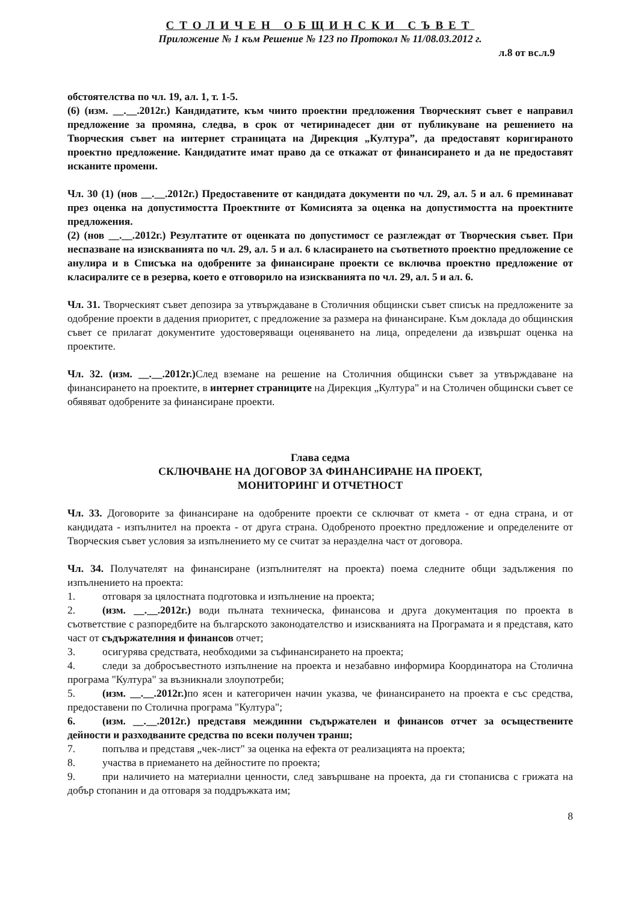СТОЛИЧЕН ОБЩИНСКИ СЪВЕТ
Приложение № 1 към Решение № 123 по Протокол № 11/08.03.2012 г.
л.8 от вс.л.9
обстоятелства по чл. 19, ал. 1, т. 1-5.
(6) (изм. __.__.2012г.) Кандидатите, към чиито проектни предложения Творческият съвет е направил предложение за промяна, следва, в срок от четиринадесет дни от публикуване на решението на Творческия съвет на интернет страницата на Дирекция „Култура”, да предоставят коригираното проектно предложение. Кандидатите имат право да се откажат от финансирането и да не предоставят исканите промени.
Чл. 30 (1) (нов __.__.2012г.) Предоставените от кандидата документи по чл. 29, ал. 5 и ал. 6 преминават през оценка на допустимостта Проектните от Комисията за оценка на допустимостта на проектните предложения.
(2) (нов __.__.2012г.) Резултатите от оценката по допустимост се разглеждат от Творческия съвет. При неспазване на изискванията по чл. 29, ал. 5 и ал. 6 класирането на съответното проектно предложение се анулира и в Списъка на одобрените за финансиране проекти се включва проектно предложение от класиралите се в резерва, което е отговорило на изискванията по чл. 29, ал. 5 и ал. 6.
Чл. 31. Творческият съвет депозира за утвърждаване в Столичния общински съвет списък на предложените за одобрение проекти в дадения приоритет, с предложение за размера на финансиране. Към доклада до общинския съвет се прилагат документите удостоверяващи оценяването на лица, определени да извършат оценка на проектите.
Чл. 32. (изм. __.__.2012г.) След вземане на решение на Столичния общински съвет за утвърждаване на финансирането на проектите, в интернет страниците на Дирекция „Култура" и на Столичен общински съвет се обявяват одобрените за финансиране проекти.
Глава седма
СКЛЮЧВАНЕ НА ДОГОВОР ЗА ФИНАНСИРАНЕ НА ПРОЕКТ,
МОНИТОРИНГ И ОТЧЕТНОСТ
Чл. 33. Договорите за финансиране на одобрените проекти се сключват от кмета - от една страна, и от кандидата - изпълнител на проекта - от друга страна. Одобреното проектно предложение и определените от Творческия съвет условия за изпълнението му се считат за неразделна част от договора.
Чл. 34. Получателят на финансиране (изпълнителят на проекта) поема следните общи задължения по изпълнението на проекта:
1. отговаря за цялостната подготовка и изпълнение на проекта;
2. (изм. __.__.2012г.) води пълната техническа, финансова и друга документация по проекта в съответствие с разпоредбите на българското законодателство и изискванията на Програмата и я представя, като част от съдържателния и финансов отчет;
3. осигурява средствата, необходими за съфинансирането на проекта;
4. следи за добросъвестното изпълнение на проекта и незабавно информира Координатора на Столична програма "Култура" за възникнали злоупотреби;
5. (изм. __.__.2012г.) по ясен и категоричен начин указва, че финансирането на проекта е със средства, предоставени по Столична програма "Култура";
6. (изм. __.__.2012г.) представя междинни съдържателен и финансов отчет за осъществените дейности и разходваните средства по всеки получен транш;
7. попълва и представя „чек-лист" за оценка на ефекта от реализацията на проекта;
8. участва в приемането на дейностите по проекта;
9. при наличието на материални ценности, след завършване на проекта, да ги стопанисва с грижата на добър стопанин и да отговаря за поддръжката им;
8